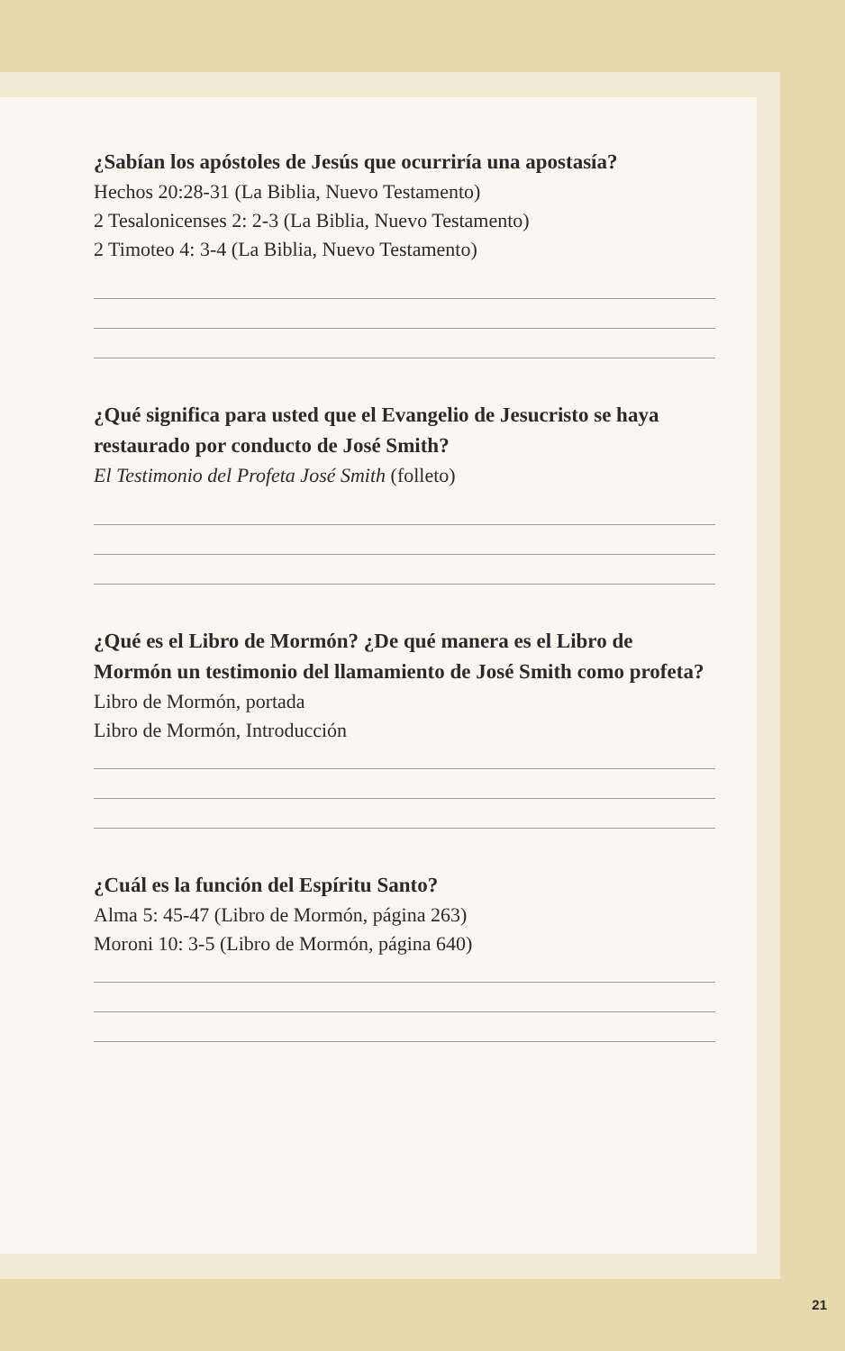¿Sabían los apóstoles de Jesús que ocurriría una apostasía?
Hechos 20:28-31 (La Biblia, Nuevo Testamento)
2 Tesalonicenses 2: 2-3 (La Biblia, Nuevo Testamento)
2 Timoteo 4: 3-4 (La Biblia, Nuevo Testamento)
¿Qué significa para usted que el Evangelio de Jesucristo se haya restaurado por conducto de José Smith?
El Testimonio del Profeta José Smith (folleto)
¿Qué es el Libro de Mormón? ¿De qué manera es el Libro de Mormón un testimonio del llamamiento de José Smith como profeta?
Libro de Mormón, portada
Libro de Mormón, Introducción
¿Cuál es la función del Espíritu Santo?
Alma 5: 45-47 (Libro de Mormón, página 263)
Moroni 10: 3-5 (Libro de Mormón, página 640)
21